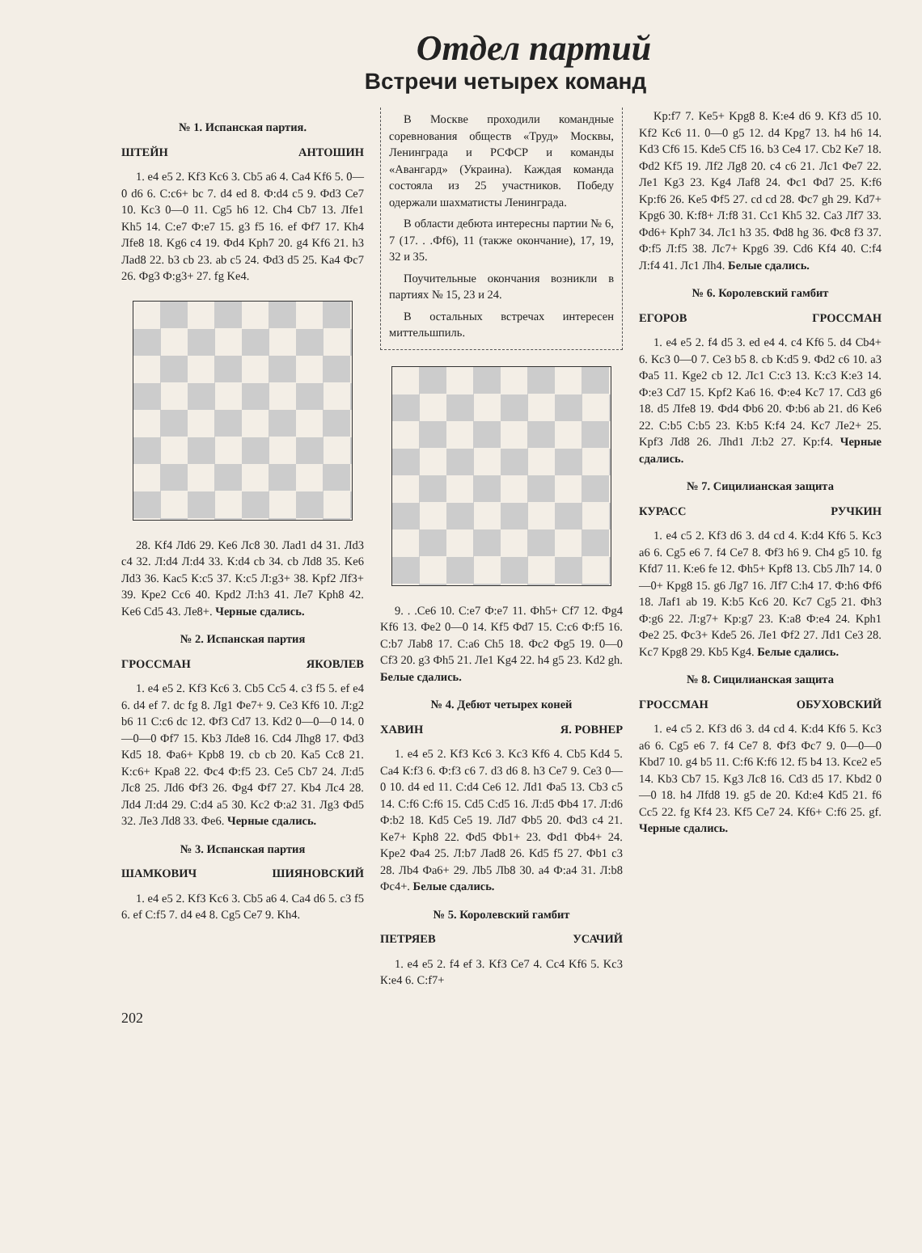Отдел партий
Встречи четырех команд
№ 1. Испанская партия.
ШТЕЙН АНТОШИН
1. e4 e5 2. Kf3 Kc6 3. Cb5 a6 4. Ca4 Kf6 5. 0—0 d6 6. C:c6+ bc 7. d4 ed 8. Ф:d4 c5 9. Фd3 Ce7 10. Kc3 0—0 11. Cg5 h6 12. Ch4 Cb7 13. Лfe1 Kh5 14. C:e7 Ф:e7 15. g3 f5 16. ef Фf7 17. Kh4 Лfe8 18. Kg6 c4 19. Фd4 Kph7 20. g4 Kf6 21. h3 Лad8 22. b3 cb 23. ab c5 24. Фd3 d5 25. Ka4 Фc7 26. Фg3 Ф:g3+ 27. fg Ke4.
28. Kf4 Лd6 29. Ke6 Лc8 30. Лad1 d4 31. Лd3 c4 32. Л:d4 Л:d4 33. К:d4 cb 34. cb Лd8 35. Ke6 Лd3 36. Kac5 К:c5 37. К:c5 Л:g3+ 38. Kpf2 Лf3+ 39. Kpe2 Cc6 40. Kpd2 Л:h3 41. Лe7 Kph8 42. Ke6 Cd5 43. Лe8+. Черные сдались.
№ 2. Испанская партия
ГРОССМАН ЯКОВЛЕВ
1. e4 e5 2. Kf3 Kc6 3. Cb5 Cc5 4. c3 f5 5. ef e4 6. d4 ef 7. dc fg 8. Лg1 Фe7+ 9. Ce3 Kf6 10. Л:g2 b6 11 C:c6 dc 12. Фf3 Cd7 13. Kd2 0—0—0 14. 0—0—0 Фf7 15. Kb3 Лde8 16. Cd4 Лhg8 17. Фd3 Kd5 18. Фa6+ Kpb8 19. cb cb 20. Ka5 Cc8 21. К:c6+ Kpa8 22. Фc4 Ф:f5 23. Ce5 Cb7 24. Л:d5 Лc8 25. Лd6 Фf3 26. Фg4 Фf7 27. Kb4 Лc4 28. Лd4 Л:d4 29. C:d4 a5 30. Kc2 Ф:a2 31. Лg3 Фd5 32. Лe3 Лd8 33. Фe6. Черные сдались.
№ 3. Испанская партия
ШАМКОВИЧ ШИЯНОВСКИЙ
1. e4 e5 2. Kf3 Kc6 3. Cb5 a6 4. Ca4 d6 5. c3 f5 6. ef C:f5 7. d4 e4 8. Cg5 Ce7 9. Kh4.
В Москве проходили командные соревнования обществ «Труд» Москвы, Ленинграда и РСФСР и команды «Авангард» (Украина). Каждая команда состояла из 25 участников. Победу одержали шахматисты Ленинграда.
В области дебюта интересны партии № 6, 7 (17. . .Фf6), 11 (также окончание), 17, 19, 32 и 35.
Поучительные окончания возникли в партиях № 15, 23 и 24.
В остальных встречах интересен миттельшпиль.
9. . .Ce6 10. C:e7 Ф:e7 11. Фh5+ Cf7 12. Фg4 Kf6 13. Фe2 0—0 14. Kf5 Фd7 15. C:c6 Ф:f5 16. C:b7 Лab8 17. C:a6 Ch5 18. Фc2 Фg5 19. 0—0 Cf3 20. g3 Фh5 21. Лe1 Kg4 22. h4 g5 23. Kd2 gh. Белые сдались.
№ 4. Дебют четырех коней
ХАВИН Я. РОВНЕР
1. e4 e5 2. Kf3 Kc6 3. Kc3 Kf6 4. Cb5 Kd4 5. Ca4 К:f3 6. Ф:f3 c6 7. d3 d6 8. h3 Ce7 9. Ce3 0—0 10. d4 ed 11. C:d4 Ce6 12. Лd1 Фa5 13. Cb3 c5 14. C:f6 C:f6 15. Cd5 C:d5 16. Л:d5 Фb4 17. Л:d6 Ф:b2 18. Kd5 Ce5 19. Лd7 Фb5 20. Фd3 c4 21. Ke7+ Kph8 22. Фd5 Фb1+ 23. Фd1 Фb4+ 24. Kpe2 Фa4 25. Л:b7 Лad8 26. Kd5 f5 27. Фb1 c3 28. Лb4 Фa6+ 29. Лb5 Лb8 30. a4 Ф:a4 31. Л:b8 Фc4+. Белые сдались.
№ 5. Королевский гамбит
ПЕТРЯЕВ УСАЧИЙ
1. e4 e5 2. f4 ef 3. Kf3 Ce7 4. Cc4 Kf6 5. Kc3 К:e4 6. C:f7+
Kp:f7 7. Ke5+ Kpg8 8. К:e4 d6 9. Kf3 d5 10. Kf2 Kc6 11. 0—0 g5 12. d4 Kpg7 13. h4 h6 14. Kd3 Cf6 15. Kde5 Cf5 16. b3 Ce4 17. Cb2 Ke7 18. Фd2 Kf5 19. Лf2 Лg8 20. c4 c6 21. Лc1 Фe7 22. Лe1 Kg3 23. Kg4 Лaf8 24. Фc1 Фd7 25. К:f6 Kp:f6 26. Ke5 Фf5 27. cd cd 28. Фc7 gh 29. Kd7+ Kpg6 30. К:f8+ Л:f8 31. Cc1 Kh5 32. Ca3 Лf7 33. Фd6+ Kph7 34. Лc1 h3 35. Фd8 hg 36. Фc8 f3 37. Ф:f5 Л:f5 38. Лc7+ Kpg6 39. Cd6 Kf4 40. C:f4 Л:f4 41. Лc1 Лh4. Белые сдались.
№ 6. Королевский гамбит
ЕГОРОВ ГРОССМАН
1. e4 e5 2. f4 d5 3. ed e4 4. c4 Kf6 5. d4 Cb4+ 6. Kc3 0—0 7. Ce3 b5 8. cb К:d5 9. Фd2 c6 10. a3 Фa5 11. Kge2 cb 12. Лc1 C:c3 13. К:c3 К:e3 14. Ф:e3 Cd7 15. Kpf2 Ka6 16. Ф:e4 Kc7 17. Cd3 g6 18. d5 Лfe8 19. Фd4 Фb6 20. Ф:b6 ab 21. d6 Ke6 22. C:b5 C:b5 23. К:b5 К:f4 24. Kc7 Лe2+ 25. Kpf3 Лd8 26. Лhd1 Л:b2 27. Kp:f4. Черные сдались.
№ 7. Сицилианская защита
КУРАСС РУЧКИН
1. e4 c5 2. Kf3 d6 3. d4 cd 4. К:d4 Kf6 5. Kc3 a6 6. Cg5 e6 7. f4 Ce7 8. Фf3 h6 9. Ch4 g5 10. fg Kfd7 11. К:e6 fe 12. Фh5+ Kpf8 13. Cb5 Лh7 14. 0—0+ Kpg8 15. g6 Лg7 16. Лf7 C:h4 17. Ф:h6 Фf6 18. Лaf1 ab 19. К:b5 Kc6 20. Kc7 Cg5 21. Фh3 Ф:g6 22. Л:g7+ Kp:g7 23. К:a8 Ф:e4 24. Kph1 Фe2 25. Фc3+ Kde5 26. Лe1 Фf2 27. Лd1 Ce3 28. Kc7 Kpg8 29. Kb5 Kg4. Белые сдались.
№ 8. Сицилианская защита
ГРОССМАН ОБУХОВСКИЙ
1. e4 c5 2. Kf3 d6 3. d4 cd 4. К:d4 Kf6 5. Kc3 a6 6. Cg5 e6 7. f4 Ce7 8. Фf3 Фc7 9. 0—0—0 Kbd7 10. g4 b5 11. C:f6 К:f6 12. f5 b4 13. Kce2 e5 14. Kb3 Cb7 15. Kg3 Лc8 16. Cd3 d5 17. Kbd2 0—0 18. h4 Лfd8 19. g5 de 20. Kd:e4 Kd5 21. f6 Cc5 22. fg Kf4 23. Kf5 Ce7 24. Kf6+ C:f6 25. gf. Черные сдались.
202